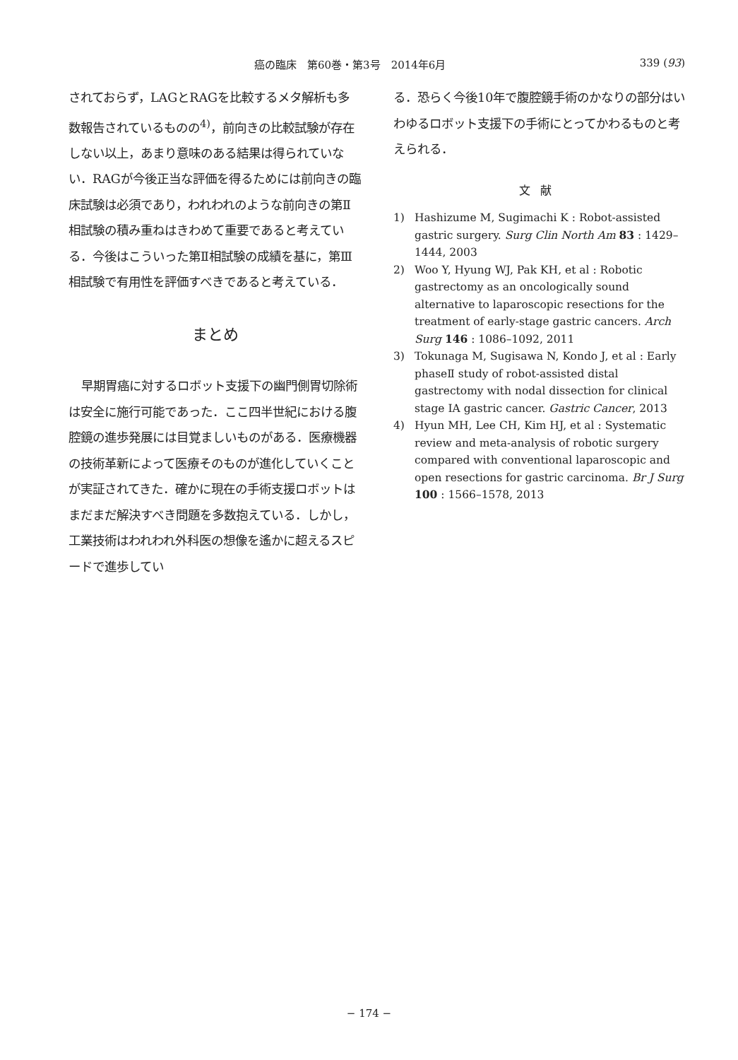癌の臨床　第60巻・第3号　2014年6月 339 (93)
されておらず，LAGとRAGを比較するメタ解析も多数報告されているものの<sup>4)</sup>，前向きの比較試験が存在しない以上，あまり意味のある結果は得られていない．RAGが今後正当な評価を得るためには前向きの臨床試験は必須であり，われわれのような前向きの第Ⅱ相試験の積み重ねはきわめて重要であると考えている．今後はこういった第Ⅱ相試験の成績を基に，第Ⅲ相試験で有用性を評価すべきであると考えている．
まとめ
早期胃癌に対するロボット支援下の幽門側胃切除術は安全に施行可能であった．ここ四半世紀における腹腔鏡の進歩発展には目覚ましいものがある．医療機器の技術革新によって医療そのものが進化していくことが実証されてきた．確かに現在の手術支援ロボットはまだまだ解決すべき問題を多数抱えている．しかし，工業技術はわれわれ外科医の想像を遙かに超えるスピードで進歩してい
る．恐らく今後10年で腹腔鏡手術のかなりの部分はいわゆるロボット支援下の手術にとってかわるものと考えられる．
文献
1) Hashizume M, Sugimachi K : Robot-assisted gastric surgery. Surg Clin North Am 83 : 1429–1444, 2003
2) Woo Y, Hyung WJ, Pak KH, et al : Robotic gastrectomy as an oncologically sound alternative to laparoscopic resections for the treatment of early-stage gastric cancers. Arch Surg 146 : 1086–1092, 2011
3) Tokunaga M, Sugisawa N, Kondo J, et al : Early phaseⅡ study of robot-assisted distal gastrectomy with nodal dissection for clinical stage ⅠA gastric cancer. Gastric Cancer, 2013
4) Hyun MH, Lee CH, Kim HJ, et al : Systematic review and meta-analysis of robotic surgery compared with conventional laparoscopic and open resections for gastric carcinoma. Br J Surg 100 : 1566–1578, 2013
− 174 −